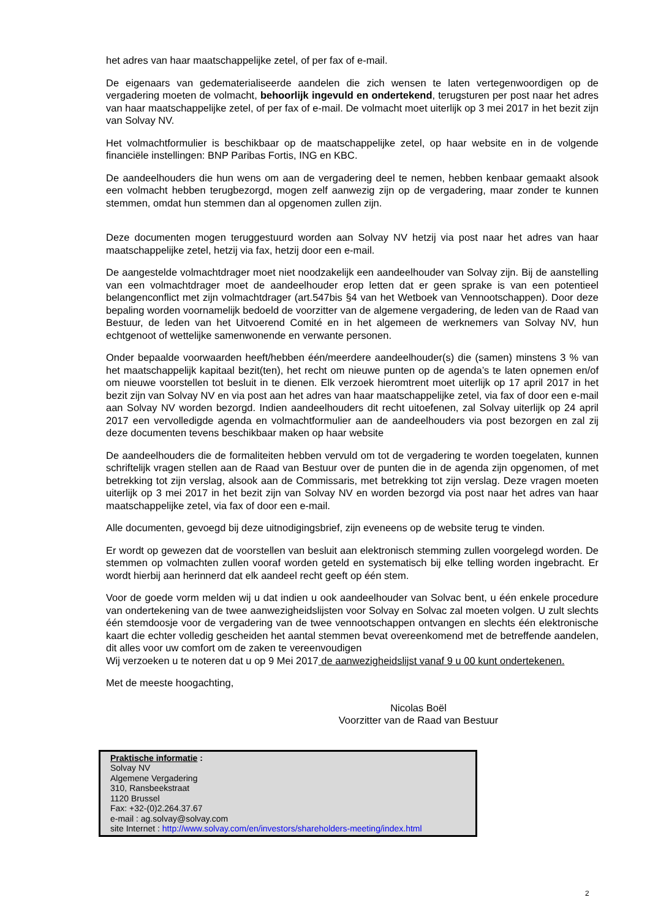het adres van haar maatschappelijke zetel, of per fax of e-mail.
De eigenaars van gedematerialiseerde aandelen die zich wensen te laten vertegenwoordigen op de vergadering moeten de volmacht, behoorlijk ingevuld en ondertekend, terugsturen per post naar het adres van haar maatschappelijke zetel, of per fax of e-mail. De volmacht moet uiterlijk op 3 mei 2017 in het bezit zijn van Solvay NV.
Het volmachtformulier is beschikbaar op de maatschappelijke zetel, op haar website en in de volgende financiële instellingen: BNP Paribas Fortis, ING en KBC.
De aandeelhouders die hun wens om aan de vergadering deel te nemen, hebben kenbaar gemaakt alsook een volmacht hebben terugbezorgd, mogen zelf aanwezig zijn op de vergadering, maar zonder te kunnen stemmen, omdat hun stemmen dan al opgenomen zullen zijn.
Deze documenten mogen teruggestuurd worden aan Solvay NV hetzij via post naar het adres van haar maatschappelijke zetel, hetzij via fax, hetzij door een e-mail.
De aangestelde volmachtdrager moet niet noodzakelijk een aandeelhouder van Solvay zijn. Bij de aanstelling van een volmachtdrager moet de aandeelhouder erop letten dat er geen sprake is van een potentieel belangenconflict met zijn volmachtdrager (art.547bis §4 van het Wetboek van Vennootschappen). Door deze bepaling worden voornamelijk bedoeld de voorzitter van de algemene vergadering, de leden van de Raad van Bestuur, de leden van het Uitvoerend Comité en in het algemeen de werknemers van Solvay NV, hun echtgenoot of wettelijke samenwonende en verwante personen.
Onder bepaalde voorwaarden heeft/hebben één/meerdere aandeelhouder(s) die (samen) minstens 3 % van het maatschappelijk kapitaal bezit(ten), het recht om nieuwe punten op de agenda’s te laten opnemen en/of om nieuwe voorstellen tot besluit in te dienen. Elk verzoek hieromtrent moet uiterlijk op 17 april 2017 in het bezit zijn van Solvay NV en via post aan het adres van haar maatschappelijke zetel, via fax of door een e-mail aan Solvay NV worden bezorgd. Indien aandeelhouders dit recht uitoefenen, zal Solvay uiterlijk op 24 april 2017 een vervolledigde agenda en volmachtformulier aan de aandeelhouders via post bezorgen en zal zij deze documenten tevens beschikbaar maken op haar website
De aandeelhouders die de formaliteiten hebben vervuld om tot de vergadering te worden toegelaten, kunnen schriftelijk vragen stellen aan de Raad van Bestuur over de punten die in de agenda zijn opgenomen, of met betrekking tot zijn verslag, alsook aan de Commissaris, met betrekking tot zijn verslag. Deze vragen moeten uiterlijk op 3 mei 2017 in het bezit zijn van Solvay NV en worden bezorgd via post naar het adres van haar maatschappelijke zetel, via fax of door een e-mail.
Alle documenten, gevoegd bij deze uitnodigingsbrief, zijn eveneens op de website terug te vinden.
Er wordt op gewezen dat de voorstellen van besluit aan elektronisch stemming zullen voorgelegd worden. De stemmen op volmachten zullen vooraf worden geteld en systematisch bij elke telling worden ingebracht. Er wordt hierbij aan herinnerd dat elk aandeel recht geeft op één stem.
Voor de goede vorm melden wij u dat indien u ook aandeelhouder van Solvac bent, u één enkele procedure van ondertekening van de twee aanwezigheidslijsten voor Solvay en Solvac zal moeten volgen. U zult slechts één stemdoosje voor de vergadering van de twee vennootschappen ontvangen en slechts één elektronische kaart die echter volledig gescheiden het aantal stemmen bevat overeenkomend met de betreffende aandelen, dit alles voor uw comfort om de zaken te vereenvoudigen
Wij verzoeken u te noteren dat u op 9 Mei 2017 de aanwezigheidslijst vanaf 9 u 00 kunt ondertekenen.
Met de meeste hoogachting,
Nicolas Boël
Voorzitter van de Raad van Bestuur
Praktische informatie :
Solvay NV
Algemene Vergadering
310, Ransbeekstraat
1120 Brussel
Fax: +32-(0)2.264.37.67
e-mail : ag.solvay@solvay.com
site Internet : http://www.solvay.com/en/investors/shareholders-meeting/index.html
2